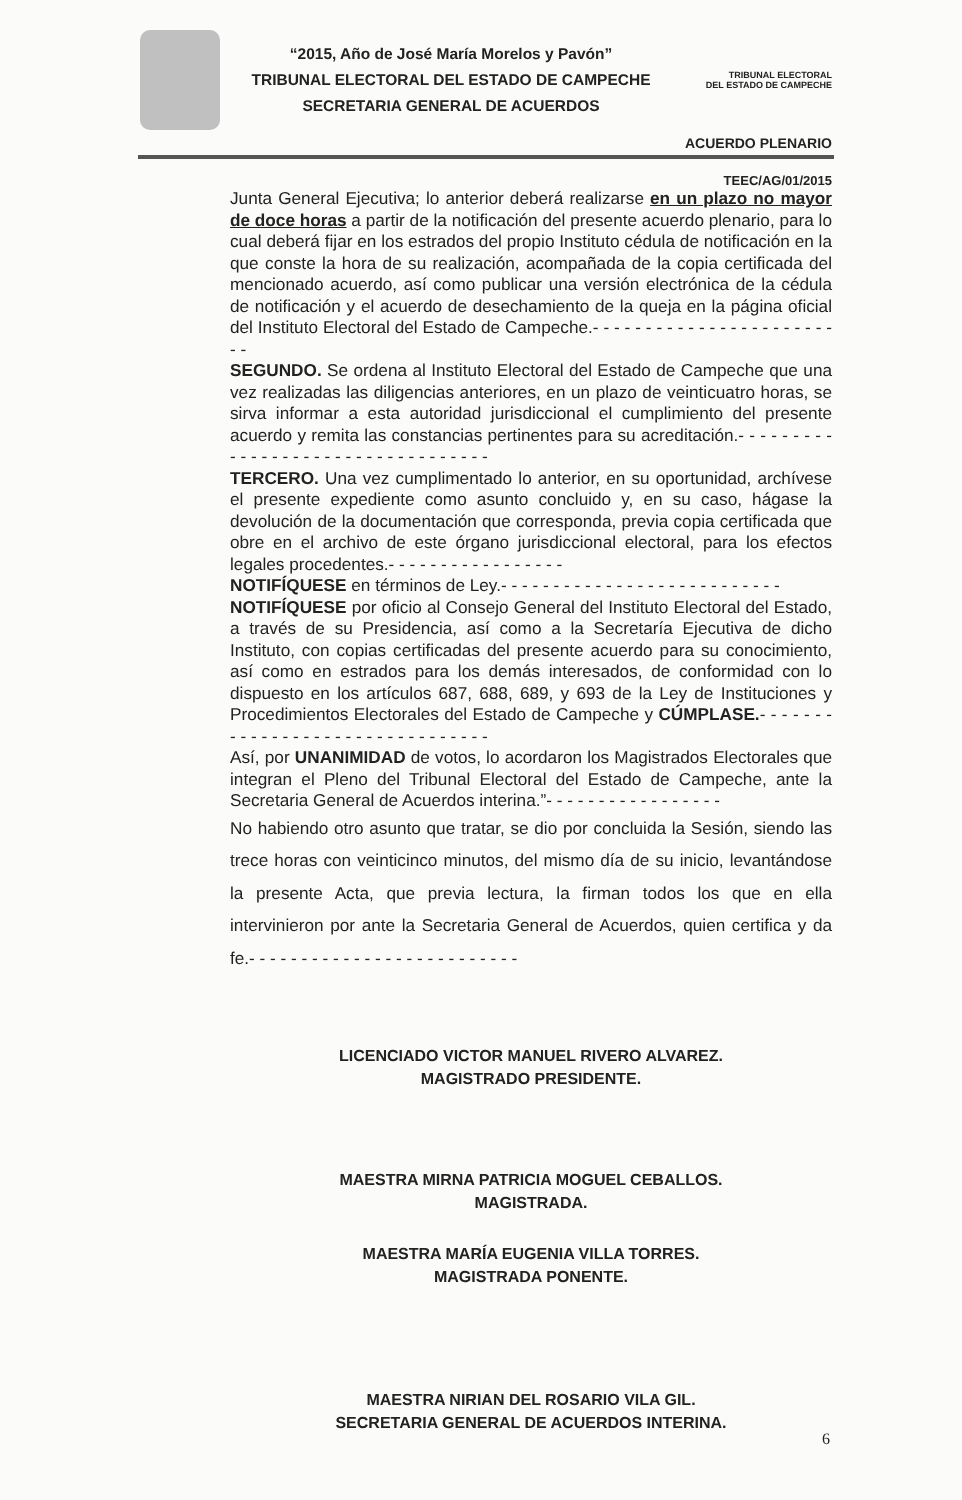“2015, Año de José María Morelos y Pavón”
TRIBUNAL ELECTORAL DEL ESTADO DE CAMPECHE
SECRETARIA GENERAL DE ACUERDOS
TRIBUNAL ELECTORAL
DEL ESTADO DE CAMPECHE
ACUERDO PLENARIO
TEEC/AG/01/2015
Junta General Ejecutiva; lo anterior deberá realizarse en un plazo no mayor de doce horas a partir de la notificación del presente acuerdo plenario, para lo cual deberá fijar en los estrados del propio Instituto cédula de notificación en la que conste la hora de su realización, acompañada de la copia certificada del mencionado acuerdo, así como publicar una versión electrónica de la cédula de notificación y el acuerdo de desechamiento de la queja en la página oficial del Instituto Electoral del Estado de Campeche.- - - - - - - - - - - - - - - - - - - - - - - - -
SEGUNDO. Se ordena al Instituto Electoral del Estado de Campeche que una vez realizadas las diligencias anteriores, en un plazo de veinticuatro horas, se sirva informar a esta autoridad jurisdiccional el cumplimiento del presente acuerdo y remita las constancias pertinentes para su acreditación.- - - - - - - - - - - - - - - - - - - - - - - - - - - - - - - - - -
TERCERO. Una vez cumplimentado lo anterior, en su oportunidad, archívese el presente expediente como asunto concluido y, en su caso, hágase la devolución de la documentación que corresponda, previa copia certificada que obre en el archivo de este órgano jurisdiccional electoral, para los efectos legales procedentes.- - - - - - - - - - - - - - - - -
NOTIFÍQUESE en términos de Ley.- - - - - - - - - - - - - - - - - - - - - - - - - - -
NOTIFÍQUESE por oficio al Consejo General del Instituto Electoral del Estado, a través de su Presidencia, así como a la Secretaría Ejecutiva de dicho Instituto, con copias certificadas del presente acuerdo para su conocimiento, así como en estrados para los demás interesados, de conformidad con lo dispuesto en los artículos 687, 688, 689, y 693 de la Ley de Instituciones y Procedimientos Electorales del Estado de Campeche y CÚMPLASE.- - - - - - - - - - - - - - - - - - - - - - - - - - - - - - - -
Así, por UNANIMIDAD de votos, lo acordaron los Magistrados Electorales que integran el Pleno del Tribunal Electoral del Estado de Campeche, ante la Secretaria General de Acuerdos interina.”- - - - - - - - - - - - - - - - -
No habiendo otro asunto que tratar, se dio por concluida la Sesión, siendo las trece horas con veinticinco minutos, del mismo día de su inicio, levantándose la presente Acta, que previa lectura, la firman todos los que en ella intervinieron por ante la Secretaria General de Acuerdos, quien certifica y da fe.- - - - - - - - - - - - - - - - - - - - - - - - - -
LICENCIADO VICTOR MANUEL RIVERO ALVAREZ.
MAGISTRADO PRESIDENTE.
MAESTRA MIRNA PATRICIA MOGUEL CEBALLOS.
MAGISTRADA.
MAESTRA MARÍA EUGENIA VILLA TORRES.
MAGISTRADA PONENTE.
MAESTRA NIRIAN DEL ROSARIO VILA GIL.
SECRETARIA GENERAL DE ACUERDOS INTERINA.
6